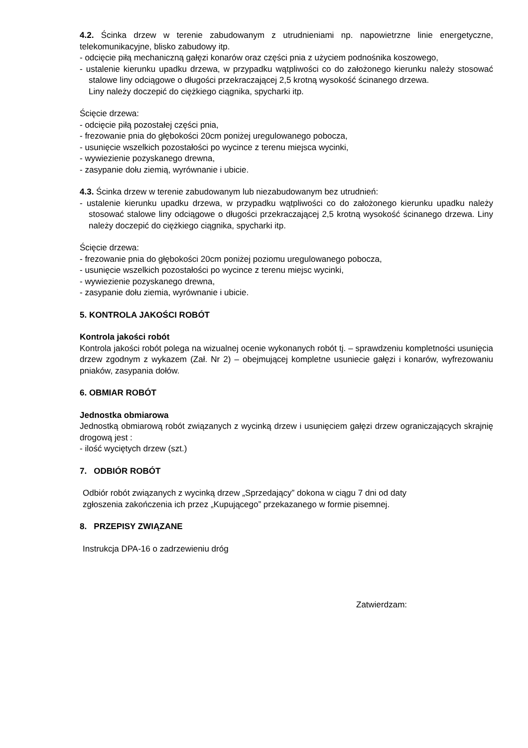4.2. Ścinka drzew w terenie zabudowanym z utrudnieniami np. napowietrzne linie energetyczne, telekomunikacyjne, blisko zabudowy itp.
- odcięcie piłą mechaniczną gałęzi konarów oraz części pnia z użyciem podnośnika koszowego,
- ustalenie kierunku upadku drzewa, w przypadku wątpliwości co do założonego kierunku należy stosować stalowe liny odciągowe o długości przekraczającej 2,5 krotną wysokość ścinanego drzewa.
Liny należy doczepić do ciężkiego ciągnika, spycharki itp.
Ścięcie drzewa:
- odcięcie piłą pozostałej części pnia,
- frezowanie pnia do głębokości 20cm poniżej uregulowanego pobocza,
- usunięcie wszelkich pozostałości po wycince z terenu miejsca wycinki,
- wywiezienie pozyskanego drewna,
- zasypanie dołu ziemią, wyrównanie i ubicie.
4.3. Ścinka drzew w terenie zabudowanym lub niezabudowanym bez utrudnień:
- ustalenie kierunku upadku drzewa, w przypadku wątpliwości co do założonego kierunku upadku należy stosować stalowe liny odciągowe o długości przekraczającej 2,5 krotną wysokość ścinanego drzewa. Liny należy doczepić do ciężkiego ciągnika, spycharki itp.
Ścięcie drzewa:
- frezowanie pnia do głębokości 20cm poniżej poziomu uregulowanego pobocza,
- usunięcie wszelkich pozostałości po wycince z terenu miejsc wycinki,
- wywiezienie pozyskanego drewna,
- zasypanie dołu ziemia, wyrównanie i ubicie.
5. KONTROLA JAKOŚCI ROBÓT
Kontrola jakości robót
Kontrola jakości robót polega na wizualnej ocenie wykonanych robót tj. – sprawdzeniu kompletności usunięcia drzew zgodnym z wykazem (Zał. Nr 2) – obejmującej kompletne usuniecie gałęzi i konarów, wyfrezowaniu pniaków, zasypania dołów.
6. OBMIAR ROBÓT
Jednostka obmiarowa
Jednostką obmiarową robót związanych z wycinką drzew i usunięciem gałęzi drzew ograniczających skrajnię drogową jest :
- ilość wyciętych drzew (szt.)
7. ODBIÓR ROBÓT
Odbiór robót związanych z wycinką drzew „Sprzedający” dokona w ciągu 7 dni od daty
zgłoszenia zakończenia ich przez „Kupującego” przekazanego w formie pisemnej.
8. PRZEPISY ZWIĄZANE
Instrukcja DPA-16 o zadrzewieniu dróg
Zatwierdzam: